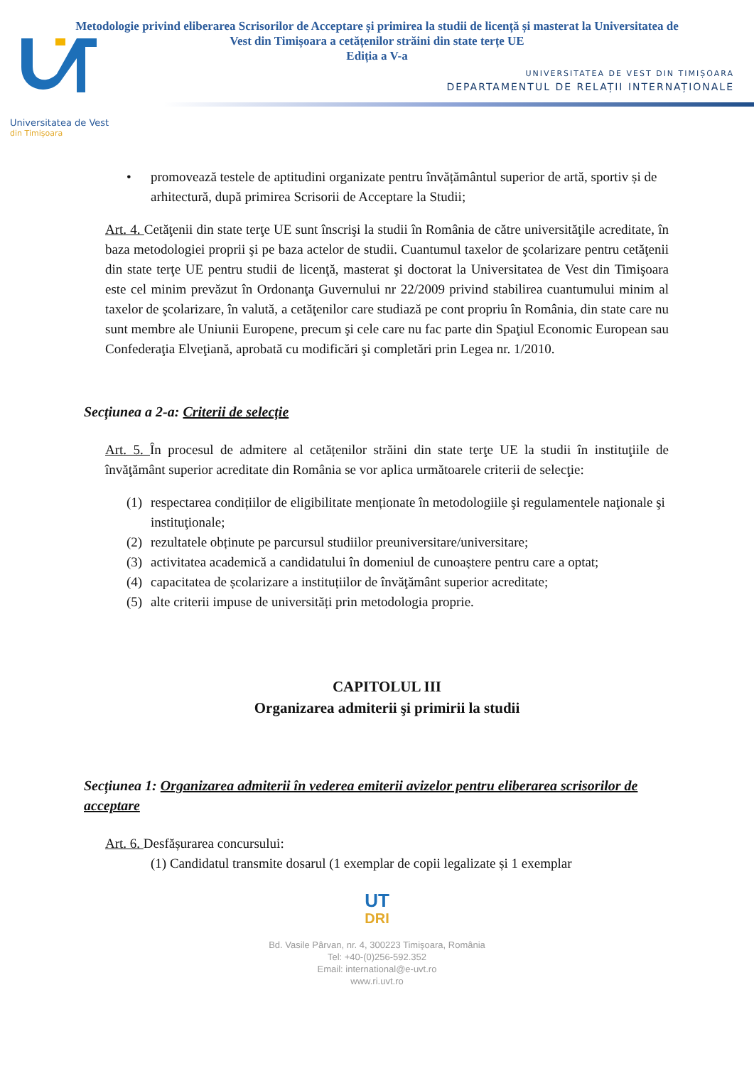Metodologie privind eliberarea Scrisorilor de Acceptare și primirea la studii de licență și masterat la Universitatea de
Vest din Timișoara a cetățenilor străini din state terțe UE
Ediția a V-a
UNIVERSITATEA DE VEST DIN TIMIȘOARA
DEPARTAMENTUL DE RELAȚII INTERNAȚIONALE
Universitatea de Vest
din Timișoara
• promovează testele de aptitudini organizate pentru învățământul superior de artă, sportiv și de arhitectură, după primirea Scrisorii de Acceptare la Studii;
Art. 4. Cetăţenii din state terţe UE sunt înscrişi la studii în România de către universităţile acreditate, în baza metodologiei proprii şi pe baza actelor de studii. Cuantumul taxelor de şcolarizare pentru cetăţenii din state terţe UE pentru studii de licenţă, masterat şi doctorat la Universitatea de Vest din Timişoara este cel minim prevăzut în Ordonanţa Guvernului nr 22/2009 privind stabilirea cuantumului minim al taxelor de şcolarizare, în valută, a cetăţenilor care studiază pe cont propriu în România, din state care nu sunt membre ale Uniunii Europene, precum şi cele care nu fac parte din Spaţiul Economic European sau Confederaţia Elveţiană, aprobată cu modificări şi completări prin Legea nr. 1/2010.
Secțiunea a 2-a: Criterii de selecție
Art. 5. În procesul de admitere al cetățenilor străini din state terţe UE la studii în instituţiile de învăţământ superior acreditate din România se vor aplica următoarele criterii de selecţie:
(1) respectarea condițiilor de eligibilitate menționate în metodologiile şi regulamentele naţionale şi instituţionale;
(2) rezultatele obținute pe parcursul studiilor preuniversitare/universitare;
(3) activitatea academică a candidatului în domeniul de cunoaștere pentru care a optat;
(4) capacitatea de școlarizare a instituțiilor de învăţământ superior acreditate;
(5) alte criterii impuse de universități prin metodologia proprie.
CAPITOLUL III
Organizarea admiterii şi primirii la studii
Secțiunea 1: Organizarea admiterii în vederea emiterii avizelor pentru eliberarea scrisorilor de acceptare
Art. 6. Desfășurarea concursului:
(1) Candidatul transmite dosarul (1 exemplar de copii legalizate și 1 exemplar
UT
DRI
Bd. Vasile Pârvan, nr. 4, 300223 Timişoara, România
Tel: +40-(0)256-592.352
Email: international@e-uvt.ro
www.ri.uvt.ro